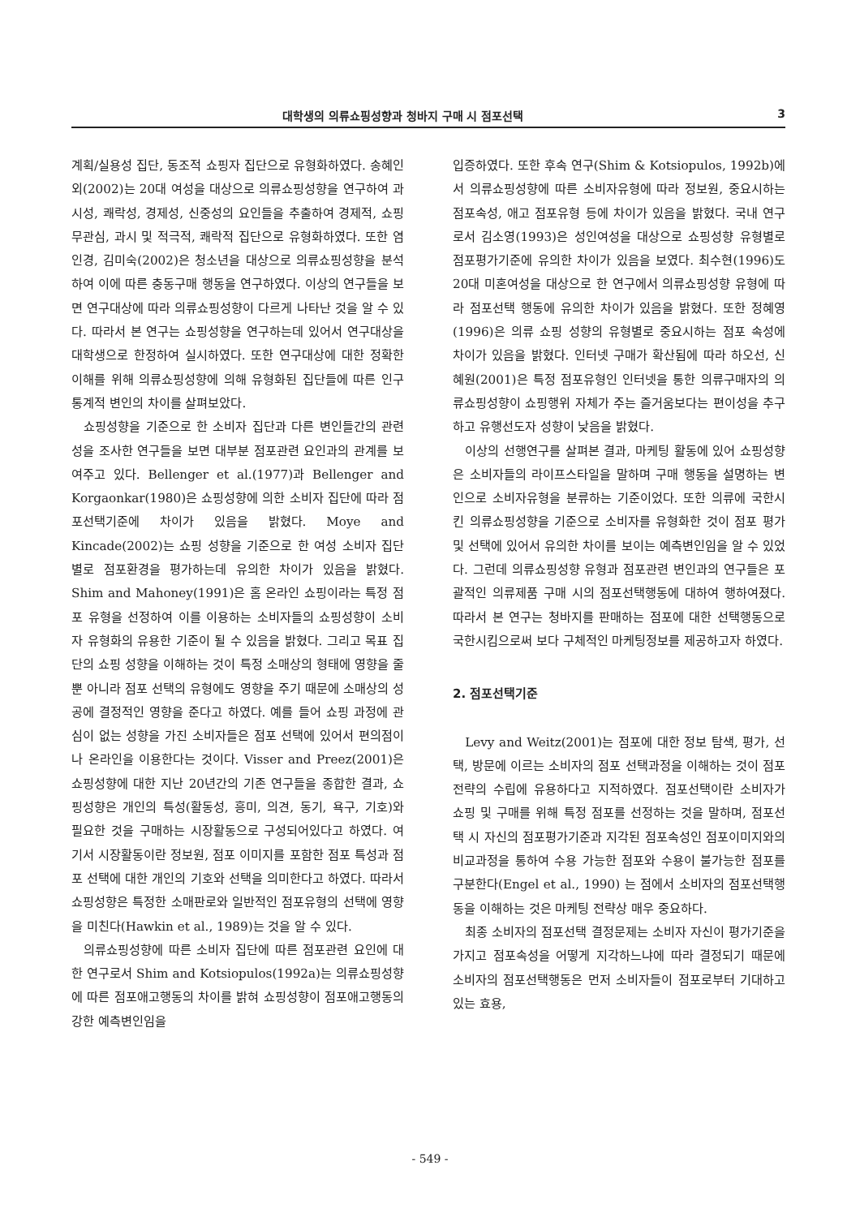대학생의 의류쇼핑성향과 청바지 구매 시 점포선택 3
계획/실용성 집단, 동조적 쇼핑자 집단으로 유형화하였다. 송혜인 외(2002)는 20대 여성을 대상으로 의류쇼핑성향을 연구하여 과시성, 쾌락성, 경제성, 신중성의 요인들을 추출하여 경제적, 쇼핑무관심, 과시 및 적극적, 쾌락적 집단으로 유형화하였다. 또한 염인경, 김미숙(2002)은 청소년을 대상으로 의류쇼핑성향을 분석하여 이에 따른 충동구매 행동을 연구하였다. 이상의 연구들을 보면 연구대상에 따라 의류쇼핑성향이 다르게 나타난 것을 알 수 있다. 따라서 본 연구는 쇼핑성향을 연구하는데 있어서 연구대상을 대학생으로 한정하여 실시하였다. 또한 연구대상에 대한 정확한 이해를 위해 의류쇼핑성향에 의해 유형화된 집단들에 따른 인구통계적 변인의 차이를 살펴보았다.
쇼핑성향을 기준으로 한 소비자 집단과 다른 변인들간의 관련성을 조사한 연구들을 보면 대부분 점포관련 요인과의 관계를 보여주고 있다. Bellenger et al.(1977)과 Bellenger and Korgaonkar(1980)은 쇼핑성향에 의한 소비자 집단에 따라 점포선택기준에 차이가 있음을 밝혔다. Moye and Kincade(2002)는 쇼핑 성향을 기준으로 한 여성 소비자 집단 별로 점포환경을 평가하는데 유의한 차이가 있음을 밝혔다. Shim and Mahoney(1991)은 홈 온라인 쇼핑이라는 특정 점포 유형을 선정하여 이를 이용하는 소비자들의 쇼핑성향이 소비자 유형화의 유용한 기준이 될 수 있음을 밝혔다. 그리고 목표 집단의 쇼핑 성향을 이해하는 것이 특정 소매상의 형태에 영향을 줄 뿐 아니라 점포 선택의 유형에도 영향을 주기 때문에 소매상의 성공에 결정적인 영향을 준다고 하였다. 예를 들어 쇼핑 과정에 관심이 없는 성향을 가진 소비자들은 점포 선택에 있어서 편의점이나 온라인을 이용한다는 것이다. Visser and Preez(2001)은 쇼핑성향에 대한 지난 20년간의 기존 연구들을 종합한 결과, 쇼핑성향은 개인의 특성(활동성, 흥미, 의견, 동기, 욕구, 기호)와 필요한 것을 구매하는 시장활동으로 구성되어있다고 하였다. 여기서 시장활동이란 정보원, 점포 이미지를 포함한 점포 특성과 점포 선택에 대한 개인의 기호와 선택을 의미한다고 하였다. 따라서 쇼핑성향은 특정한 소매판로와 일반적인 점포유형의 선택에 영향을 미친다(Hawkin et al., 1989)는 것을 알 수 있다.
의류쇼핑성향에 따른 소비자 집단에 따른 점포관련 요인에 대한 연구로서 Shim and Kotsiopulos(1992a)는 의류쇼핑성향에 따른 점포애고행동의 차이를 밝혀 쇼핑성향이 점포애고행동의 강한 예측변인임을
입증하였다. 또한 후속 연구(Shim & Kotsiopulos, 1992b)에서 의류쇼핑성향에 따른 소비자유형에 따라 정보원, 중요시하는 점포속성, 애고 점포유형 등에 차이가 있음을 밝혔다. 국내 연구로서 김소영(1993)은 성인여성을 대상으로 쇼핑성향 유형별로 점포평가기준에 유의한 차이가 있음을 보였다. 최수현(1996)도 20대 미혼여성을 대상으로 한 연구에서 의류쇼핑성향 유형에 따라 점포선택 행동에 유의한 차이가 있음을 밝혔다. 또한 정혜영(1996)은 의류 쇼핑 성향의 유형별로 중요시하는 점포 속성에 차이가 있음을 밝혔다. 인터넷 구매가 확산됨에 따라 하오선, 신혜원(2001)은 특정 점포유형인 인터넷을 통한 의류구매자의 의류쇼핑성향이 쇼핑행위 자체가 주는 즐거움보다는 편이성을 추구하고 유행선도자 성향이 낮음을 밝혔다.
이상의 선행연구를 살펴본 결과, 마케팅 활동에 있어 쇼핑성향은 소비자들의 라이프스타일을 말하며 구매 행동을 설명하는 변인으로 소비자유형을 분류하는 기준이었다. 또한 의류에 국한시킨 의류쇼핑성향을 기준으로 소비자를 유형화한 것이 점포 평가 및 선택에 있어서 유의한 차이를 보이는 예측변인임을 알 수 있었다. 그런데 의류쇼핑성향 유형과 점포관련 변인과의 연구들은 포괄적인 의류제품 구매 시의 점포선택행동에 대하여 행하여졌다. 따라서 본 연구는 청바지를 판매하는 점포에 대한 선택행동으로 국한시킴으로써 보다 구체적인 마케팅정보를 제공하고자 하였다.
2. 점포선택기준
Levy and Weitz(2001)는 점포에 대한 정보 탐색, 평가, 선택, 방문에 이르는 소비자의 점포 선택과정을 이해하는 것이 점포 전략의 수립에 유용하다고 지적하였다. 점포선택이란 소비자가 쇼핑 및 구매를 위해 특정 점포를 선정하는 것을 말하며, 점포선택 시 자신의 점포평가기준과 지각된 점포속성인 점포이미지와의 비교과정을 통하여 수용 가능한 점포와 수용이 불가능한 점포를 구분한다(Engel et al., 1990) 는 점에서 소비자의 점포선택행동을 이해하는 것은 마케팅 전략상 매우 중요하다.
최종 소비자의 점포선택 결정문제는 소비자 자신이 평가기준을 가지고 점포속성을 어떻게 지각하느냐에 따라 결정되기 때문에 소비자의 점포선택행동은 먼저 소비자들이 점포로부터 기대하고 있는 효용,
- 549 -